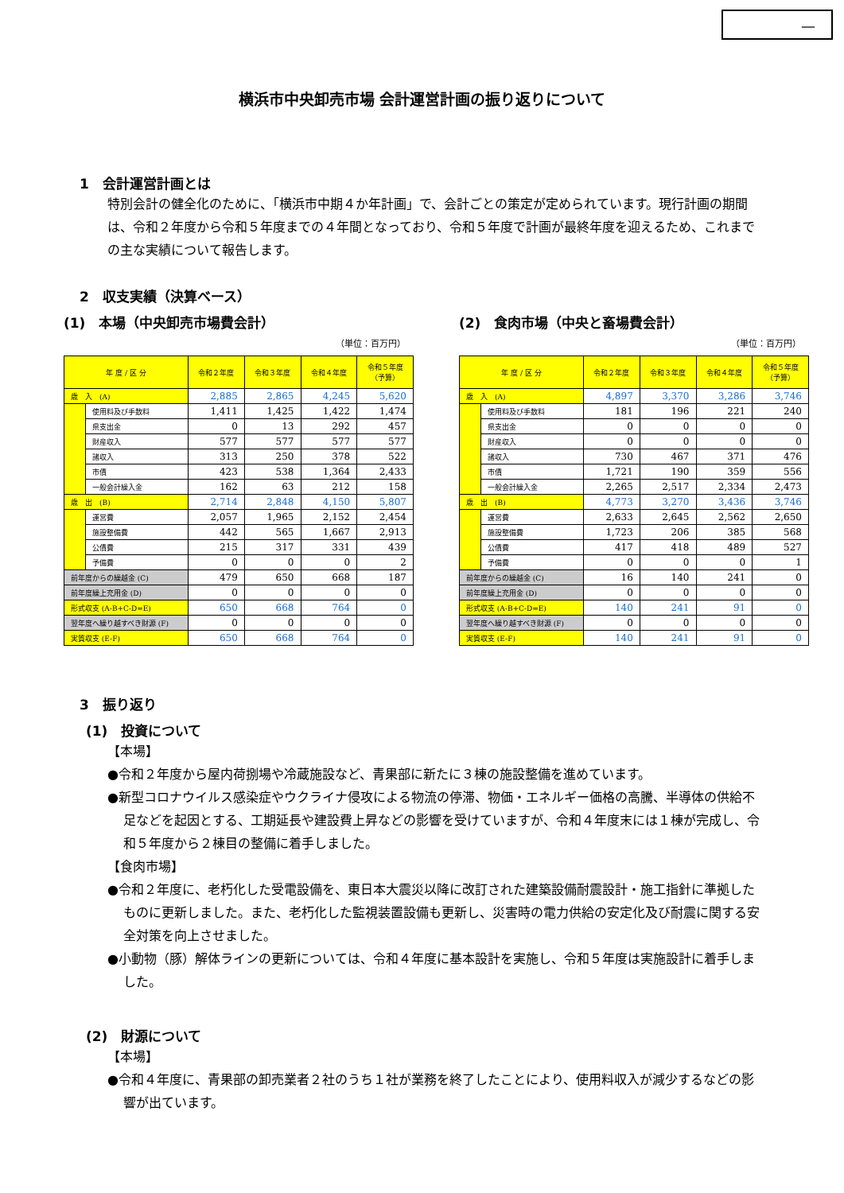—
横浜市中央卸売市場 会計運営計画の振り返りについて
1　会計運営計画とは
特別会計の健全化のために、「横浜市中期４か年計画」で、会計ごとの策定が定められています。現行計画の期間は、令和２年度から令和５年度までの４年間となっており、令和５年度で計画が最終年度を迎えるため、これまでの主な実績について報告します。
2　収支実績（決算ベース）
(1)　本場（中央卸売市場費会計）
（単位：百万円）
| 年 度 / 区 分 | | 令和２年度 | 令和３年度 | 令和４年度 | 令和５年度 （予算） |
| --- | --- | --- | --- | --- | --- |
| 歳 入 (A) | | 2,885 | 2,865 | 4,245 | 5,620 |
| | 使用料及び手数料 | 1,411 | 1,425 | 1,422 | 1,474 |
| | 県支出金 | 0 | 13 | 292 | 457 |
| | 財産収入 | 577 | 577 | 577 | 577 |
| | 諸収入 | 313 | 250 | 378 | 522 |
| | 市債 | 423 | 538 | 1,364 | 2,433 |
| | 一般会計繰入金 | 162 | 63 | 212 | 158 |
| 歳 出 (B) | | 2,714 | 2,848 | 4,150 | 5,807 |
| | 運営費 | 2,057 | 1,965 | 2,152 | 2,454 |
| | 施設整備費 | 442 | 565 | 1,667 | 2,913 |
| | 公債費 | 215 | 317 | 331 | 439 |
| | 予備費 | 0 | 0 | 0 | 2 |
| 前年度からの繰越金 (C) | | 479 | 650 | 668 | 187 |
| 前年度繰上充用金 (D) | | 0 | 0 | 0 | 0 |
| 形式収支 (A-B+C-D=E) | | 650 | 668 | 764 | 0 |
| 翌年度へ繰り越すべき財源 (F) | | 0 | 0 | 0 | 0 |
| 実質収支 (E-F) | | 650 | 668 | 764 | 0 |
(2)　食肉市場（中央と畜場費会計）
（単位：百万円）
| 年 度 / 区 分 | | 令和２年度 | 令和３年度 | 令和４年度 | 令和５年度 （予算） |
| --- | --- | --- | --- | --- | --- |
| 歳 入 (A) | | 4,897 | 3,370 | 3,286 | 3,746 |
| | 使用料及び手数料 | 181 | 196 | 221 | 240 |
| | 県支出金 | 0 | 0 | 0 | 0 |
| | 財産収入 | 0 | 0 | 0 | 0 |
| | 諸収入 | 730 | 467 | 371 | 476 |
| | 市債 | 1,721 | 190 | 359 | 556 |
| | 一般会計繰入金 | 2,265 | 2,517 | 2,334 | 2,473 |
| 歳 出 (B) | | 4,773 | 3,270 | 3,436 | 3,746 |
| | 運営費 | 2,633 | 2,645 | 2,562 | 2,650 |
| | 施設整備費 | 1,723 | 206 | 385 | 568 |
| | 公債費 | 417 | 418 | 489 | 527 |
| | 予備費 | 0 | 0 | 0 | 1 |
| 前年度からの繰越金 (C) | | 16 | 140 | 241 | 0 |
| 前年度繰上充用金 (D) | | 0 | 0 | 0 | 0 |
| 形式収支 (A-B+C-D=E) | | 140 | 241 | 91 | 0 |
| 翌年度へ繰り越すべき財源 (F) | | 0 | 0 | 0 | 0 |
| 実質収支 (E-F) | | 140 | 241 | 91 | 0 |
3　振り返り
(1)　投資について
【本場】
●令和２年度から屋内荷捌場や冷蔵施設など、青果部に新たに３棟の施設整備を進めています。
●新型コロナウイルス感染症やウクライナ侵攻による物流の停滞、物価・エネルギー価格の高騰、半導体の供給不足などを起因とする、工期延長や建設費上昇などの影響を受けていますが、令和４年度末には１棟が完成し、令和５年度から２棟目の整備に着手しました。
【食肉市場】
●令和２年度に、老朽化した受電設備を、東日本大震災以降に改訂された建築設備耐震設計・施工指針に準拠したものに更新しました。また、老朽化した監視装置設備も更新し、災害時の電力供給の安定化及び耐震に関する安全対策を向上させました。
●小動物（豚）解体ラインの更新については、令和４年度に基本設計を実施し、令和５年度は実施設計に着手しました。
(2)　財源について
【本場】
●令和４年度に、青果部の卸売業者２社のうち１社が業務を終了したことにより、使用料収入が減少するなどの影響が出ています。